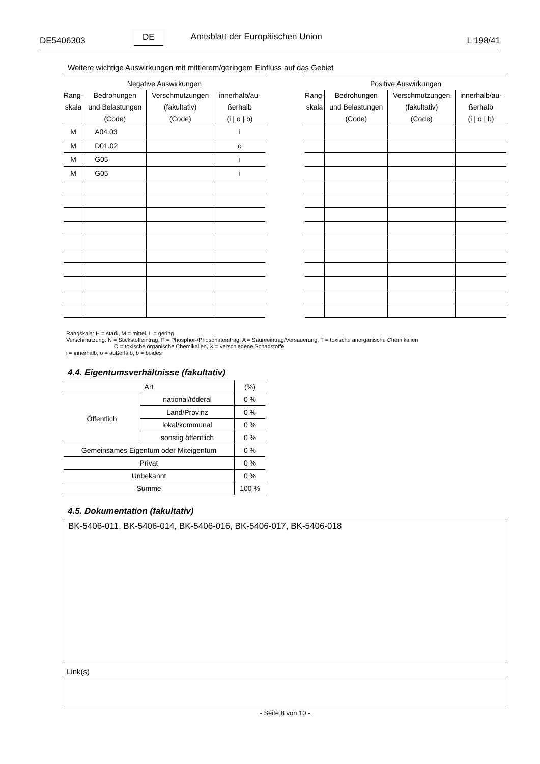DE5406303 DE Amtsblatt der Europäischen Union L 198/41
Weitere wichtige Auswirkungen mit mittlerem/geringem Einfluss auf das Gebiet
| Negative Auswirkungen | | | |
| --- | --- | --- | --- |
| Rang- skala | Bedrohungen und Belastungen (Code) | Verschmutzungen (fakultativ) (Code) | innerhalb/au- ßerhalb (i / o / b) |
| M | A04.03 | | i |
| M | D01.02 | | o |
| M | G05 | | i |
| M | G05 | | i |
| Positive Auswirkungen | | | |
| --- | --- | --- | --- |
| Rang- skala | Bedrohungen und Belastungen (Code) | Verschmutzungen (fakultativ) (Code) | innerhalb/au- ßerhalb (i / o / b) |
Rangskala: H = stark, M = mittel, L = gering
Verschmutzung: N = Stickstoffeintrag, P = Phosphor-/Phosphateintrag, A = Säureeintrag/Versauerung, T = toxische anorganische Chemikalien
O = toxische organische Chemikalien, X = verschiedene Schadstoffe
i = innerhalb, o = außerlalb, b = beides
4.4. Eigentumsverhältnisse (fakultativ)
| Art | | (%) |
| Öffentlich | national/föderal | 0 % |
| | Land/Provinz | 0 % |
| | lokal/kommunal | 0 % |
| | sonstig öffentlich | 0 % |
| Gemeinsames Eigentum oder Miteigentum | | 0 % |
| Privat | | 0 % |
| Unbekannt | | 0 % |
| Summe | | 100 % |
4.5. Dokumentation (fakultativ)
BK-5406-011, BK-5406-014, BK-5406-016, BK-5406-017, BK-5406-018
Link(s)
- Seite 8 von 10 -